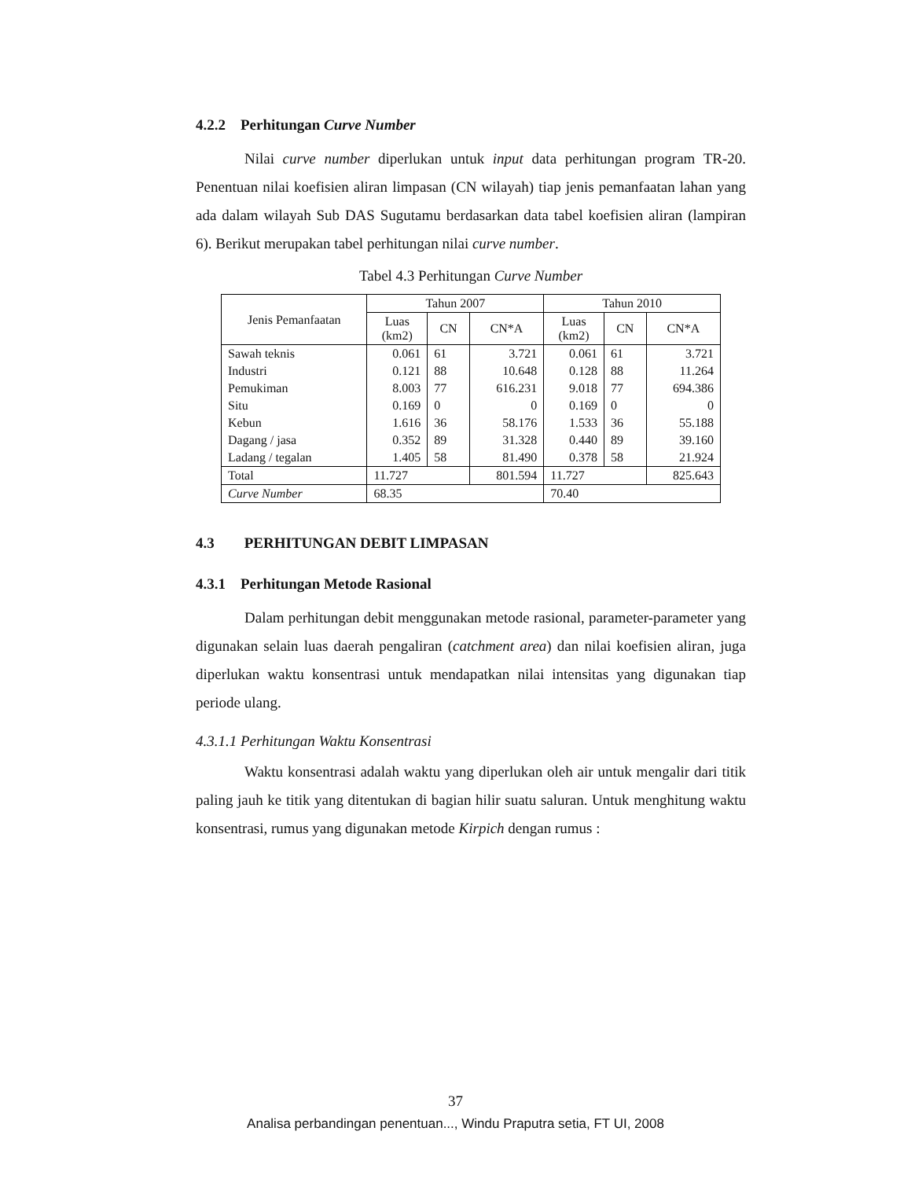4.2.2 Perhitungan Curve Number
Nilai curve number diperlukan untuk input data perhitungan program TR-20. Penentuan nilai koefisien aliran limpasan (CN wilayah) tiap jenis pemanfaatan lahan yang ada dalam wilayah Sub DAS Sugutamu berdasarkan data tabel koefisien aliran (lampiran 6). Berikut merupakan tabel perhitungan nilai curve number.
Tabel 4.3 Perhitungan Curve Number
| Jenis Pemanfaatan | Tahun 2007 | | | Tahun 2010 | | |
| --- | --- | --- | --- | --- | --- | --- |
| | Luas (km2) | CN | CN*A | Luas (km2) | CN | CN*A |
| Sawah teknis | 0.061 | 61 | 3.721 | 0.061 | 61 | 3.721 |
| Industri | 0.121 | 88 | 10.648 | 0.128 | 88 | 11.264 |
| Pemukiman | 8.003 | 77 | 616.231 | 9.018 | 77 | 694.386 |
| Situ | 0.169 | 0 | 0 | 0.169 | 0 | 0 |
| Kebun | 1.616 | 36 | 58.176 | 1.533 | 36 | 55.188 |
| Dagang / jasa | 0.352 | 89 | 31.328 | 0.440 | 89 | 39.160 |
| Ladang / tegalan | 1.405 | 58 | 81.490 | 0.378 | 58 | 21.924 |
| Total | 11.727 | | 801.594 | 11.727 | | 825.643 |
| Curve Number | 68.35 | | | 70.40 | | |
4.3 PERHITUNGAN DEBIT LIMPASAN
4.3.1 Perhitungan Metode Rasional
Dalam perhitungan debit menggunakan metode rasional, parameter-parameter yang digunakan selain luas daerah pengaliran (catchment area) dan nilai koefisien aliran, juga diperlukan waktu konsentrasi untuk mendapatkan nilai intensitas yang digunakan tiap periode ulang.
4.3.1.1 Perhitungan Waktu Konsentrasi
Waktu konsentrasi adalah waktu yang diperlukan oleh air untuk mengalir dari titik paling jauh ke titik yang ditentukan di bagian hilir suatu saluran. Untuk menghitung waktu konsentrasi, rumus yang digunakan metode Kirpich dengan rumus :
37
Analisa perbandingan penentuan..., Windu Praputra setia, FT UI, 2008